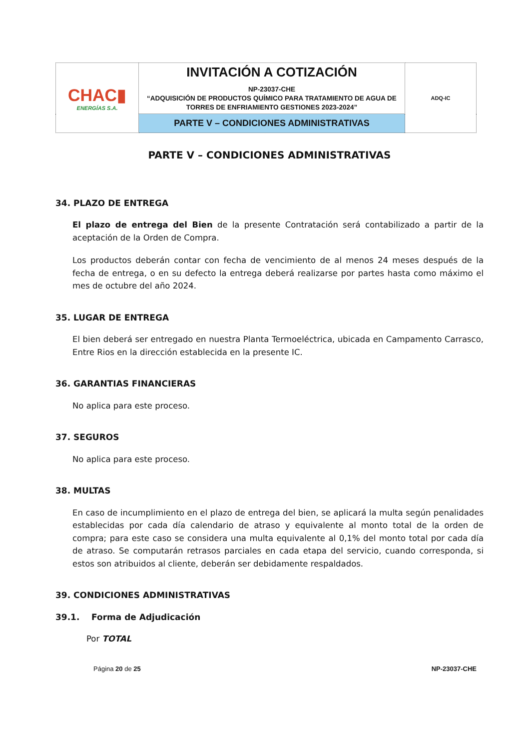| CHAC▮ ENERGÍAS S.A. | INVITACIÓN A COTIZACIÓN NP-23037-CHE “ADQUISICIÓN DE PRODUCTOS QUÍMICO PARA TRATAMIENTO DE AGUA DE TORRES DE ENFRIAMIENTO GESTIONES 2023-2024” | ADQ-IC |
| | PARTE V – CONDICIONES ADMINISTRATIVAS | |
PARTE V – CONDICIONES ADMINISTRATIVAS
34. PLAZO DE ENTREGA
El plazo de entrega del Bien de la presente Contratación será contabilizado a partir de la aceptación de la Orden de Compra.
Los productos deberán contar con fecha de vencimiento de al menos 24 meses después de la fecha de entrega, o en su defecto la entrega deberá realizarse por partes hasta como máximo el mes de octubre del año 2024.
35. LUGAR DE ENTREGA
El bien deberá ser entregado en nuestra Planta Termoeléctrica, ubicada en Campamento Carrasco, Entre Rios en la dirección establecida en la presente IC.
36. GARANTIAS FINANCIERAS
No aplica para este proceso.
37. SEGUROS
No aplica para este proceso.
38. MULTAS
En caso de incumplimiento en el plazo de entrega del bien, se aplicará la multa según penalidades establecidas por cada día calendario de atraso y equivalente al monto total de la orden de compra; para este caso se considera una multa equivalente al 0,1% del monto total por cada día de atraso. Se computarán retrasos parciales en cada etapa del servicio, cuando corresponda, si estos son atribuidos al cliente, deberán ser debidamente respaldados.
39. CONDICIONES ADMINISTRATIVAS
39.1. Forma de Adjudicación
Por TOTAL
Página 20 de 25 NP-23037-CHE